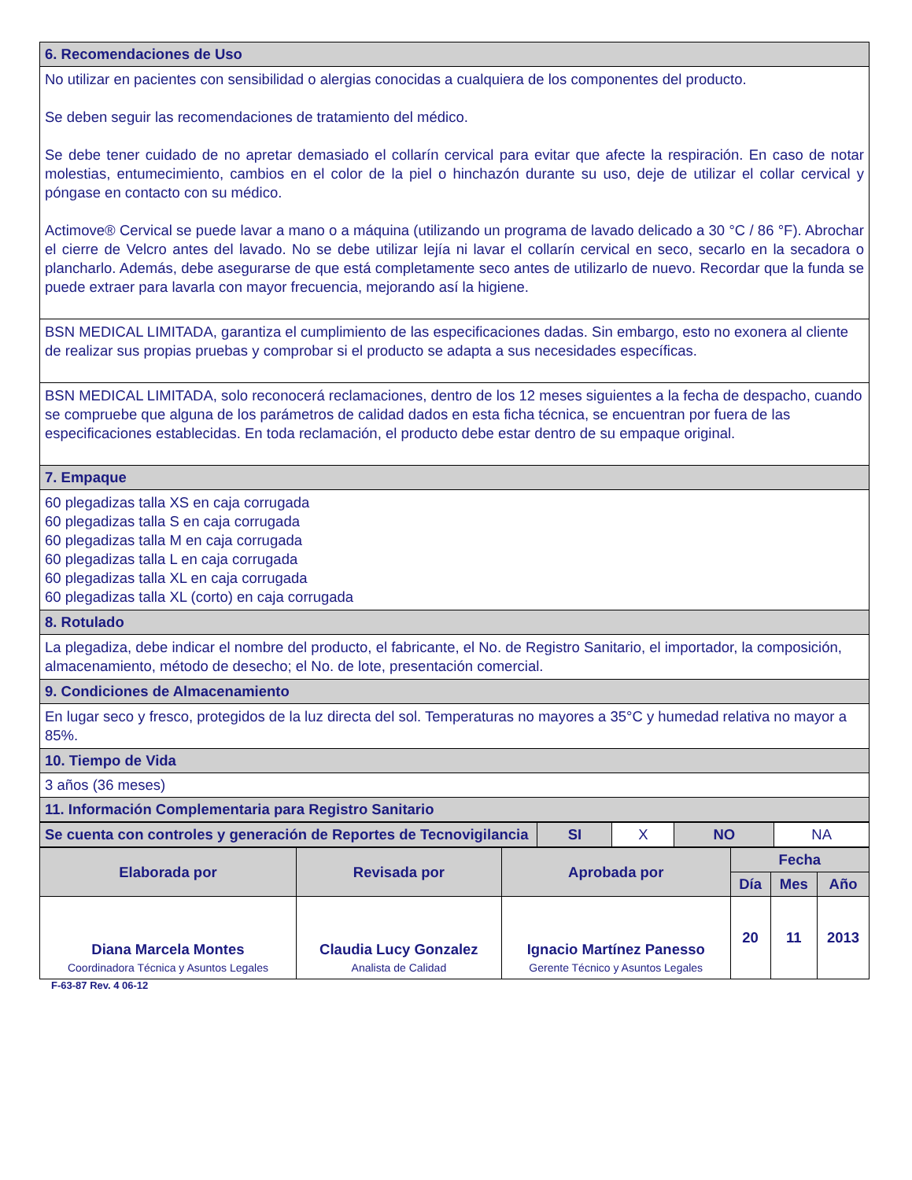| 6. Recomendaciones de Uso |
| No utilizar en pacientes con sensibilidad o alergias conocidas a cualquiera de los componentes del producto. Se deben seguir las recomendaciones de tratamiento del médico. Se debe tener cuidado de no apretar demasiado el collarín cervical para evitar que afecte la respiración. En caso de notar molestias, entumecimiento, cambios en el color de la piel o hinchazón durante su uso, deje de utilizar el collar cervical y póngase en contacto con su médico. Actimove® Cervical se puede lavar a mano o a máquina (utilizando un programa de lavado delicado a 30 °C / 86 °F). Abrochar el cierre de Velcro antes del lavado. No se debe utilizar lejía ni lavar el collarín cervical en seco, secarlo en la secadora o plancharlo. Además, debe asegurarse de que está completamente seco antes de utilizarlo de nuevo. Recordar que la funda se puede extraer para lavarla con mayor frecuencia, mejorando así la higiene. |
| BSN MEDICAL LIMITADA, garantiza el cumplimiento de las especificaciones dadas. Sin embargo, esto no exonera al cliente de realizar sus propias pruebas y comprobar si el producto se adapta a sus necesidades específicas. |
| BSN MEDICAL LIMITADA, solo reconocerá reclamaciones, dentro de los 12 meses siguientes a la fecha de despacho, cuando se compruebe que alguna de los parámetros de calidad dados en esta ficha técnica, se encuentran por fuera de las especificaciones establecidas. En toda reclamación, el producto debe estar dentro de su empaque original. |
| 7. Empaque |
| 60 plegadizas talla XS en caja corrugada 60 plegadizas talla S en caja corrugada 60 plegadizas talla M en caja corrugada 60 plegadizas talla L en caja corrugada 60 plegadizas talla XL en caja corrugada 60 plegadizas talla XL (corto) en caja corrugada |
| 8. Rotulado |
| La plegadiza, debe indicar el nombre del producto, el fabricante, el No. de Registro Sanitario, el importador, la composición, almacenamiento, método de desecho; el No. de lote, presentación comercial. |
| 9. Condiciones de Almacenamiento |
| En lugar seco y fresco, protegidos de la luz directa del sol. Temperaturas no mayores a 35°C y humedad relativa no mayor a 85%. |
| 10. Tiempo de Vida |
| 3 años (36 meses) |
| 11. Información Complementaria para Registro Sanitario |
| Se cuenta con controles y generación de Reportes de Tecnovigilancia | SI | X | NO | NA |
| Elaborada por | Revisada por | Aprobada por | Fecha | | |
| --- | --- | --- | --- | --- | --- |
| | | | Día | Mes | Año |
| Diana Marcela Montes Coordinadora Técnica y Asuntos Legales | Claudia Lucy Gonzalez Analista de Calidad | Ignacio Martínez Panesso Gerente Técnico y Asuntos Legales | 20 | 11 | 2013 |
F-63-87 Rev. 4 06-12